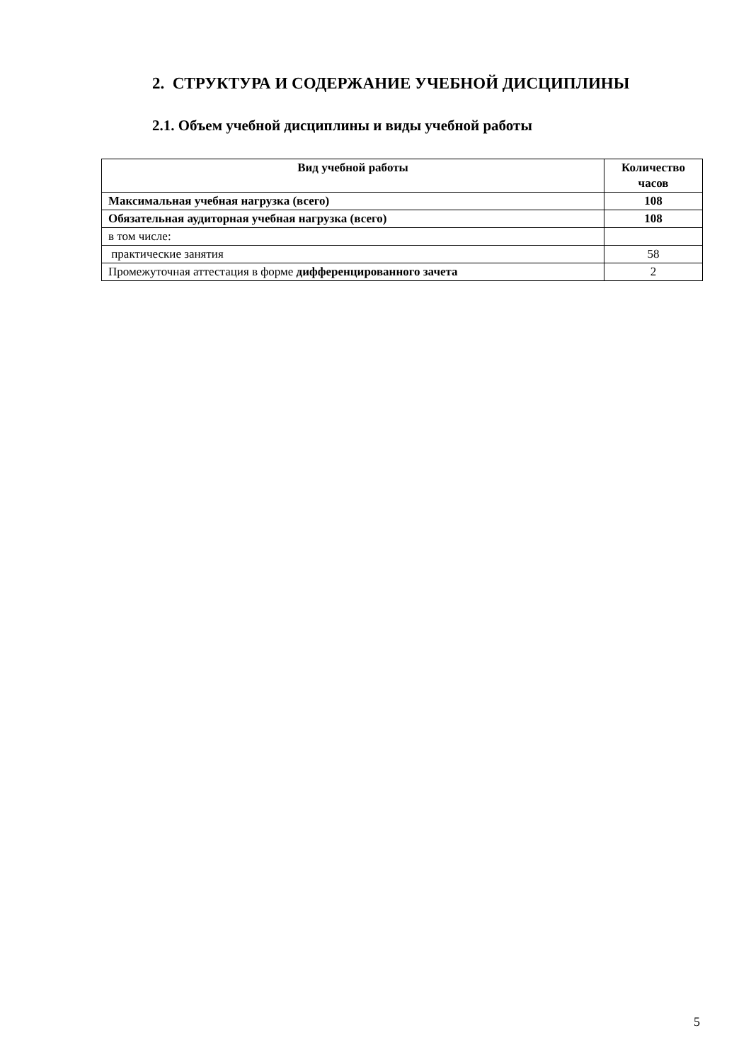2. СТРУКТУРА И СОДЕРЖАНИЕ УЧЕБНОЙ ДИСЦИПЛИНЫ
2.1. Объем учебной дисциплины и виды учебной работы
| Вид учебной работы | Количество часов |
| --- | --- |
| Максимальная учебная нагрузка (всего) | 108 |
| Обязательная аудиторная учебная нагрузка (всего) | 108 |
| в том числе: | |
| практические занятия | 58 |
| Промежуточная аттестация в форме дифференцированного зачета | 2 |
5